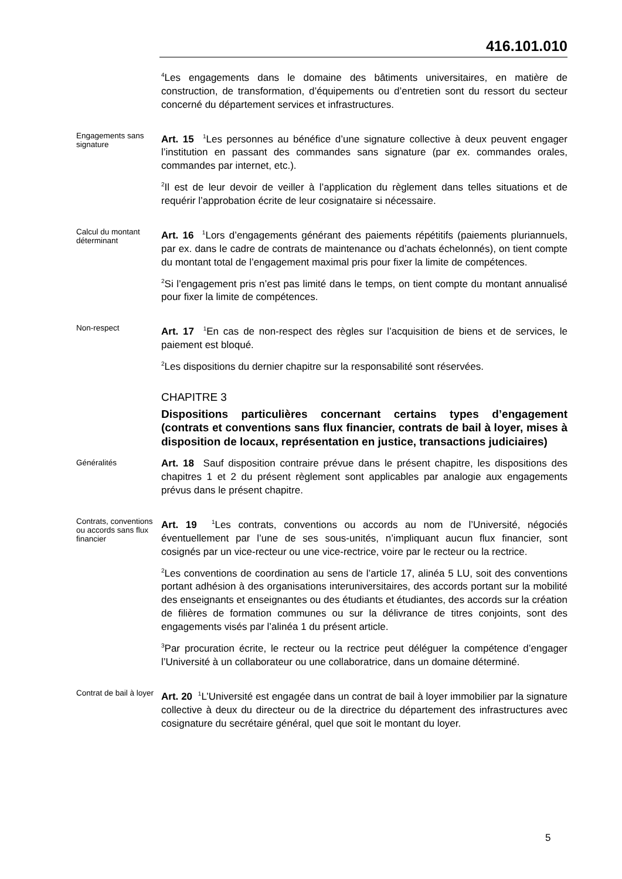416.101.010
<sup>4</sup> Les engagements dans le domaine des bâtiments universitaires, en matière de construction, de transformation, d’équipements ou d’entretien sont du ressort du secteur concerné du département services et infrastructures.
Engagements sans signature
Art. 15 <sup>1</sup>Les personnes au bénéfice d’une signature collective à deux peuvent engager l’institution en passant des commandes sans signature (par ex. commandes orales, commandes par internet, etc.).
<sup>2</sup> Il est de leur devoir de veiller à l’application du règlement dans telles situations et de requérir l’approbation écrite de leur cosignataire si nécessaire.
Calcul du montant déterminant
Art. 16 <sup>1</sup>Lors d’engagements générant des paiements répétitifs (paiements pluriannuels, par ex. dans le cadre de contrats de maintenance ou d’achats échelonnés), on tient compte du montant total de l’engagement maximal pris pour fixer la limite de compétences.
<sup>2</sup> Si l’engagement pris n’est pas limité dans le temps, on tient compte du montant annualisé pour fixer la limite de compétences.
Non-respect
Art. 17 <sup>1</sup>En cas de non-respect des règles sur l’acquisition de biens et de services, le paiement est bloqué.
<sup>2</sup> Les dispositions du dernier chapitre sur la responsabilité sont réservées.
CHAPITRE 3
Dispositions particulières concernant certains types d’engagement (contrats et conventions sans flux financier, contrats de bail à loyer, mises à disposition de locaux, représentation en justice, transactions judiciaires)
Généralités
Art. 18 Sauf disposition contraire prévue dans le présent chapitre, les dispositions des chapitres 1 et 2 du présent règlement sont applicables par analogie aux engagements prévus dans le présent chapitre.
Contrats, conventions ou accords sans flux financier
Art. 19 <sup>1</sup>Les contrats, conventions ou accords au nom de l’Université, négociés éventuellement par l’une de ses sous-unités, n’impliquant aucun flux financier, sont cosignés par un vice-recteur ou une vice-rectrice, voire par le recteur ou la rectrice.
<sup>2</sup> Les conventions de coordination au sens de l’article 17, alinéa 5 LU, soit des conventions portant adhésion à des organisations interuniversitaires, des accords portant sur la mobilité des enseignants et enseignantes ou des étudiants et étudiantes, des accords sur la création de filières de formation communes ou sur la délivrance de titres conjoints, sont des engagements visés par l’alinéa 1 du présent article.
<sup>3</sup> Par procuration écrite, le recteur ou la rectrice peut déléguer la compétence d’engager l’Université à un collaborateur ou une collaboratrice, dans un domaine déterminé.
Contrat de bail à loyer
Art. 20 <sup>1</sup>L’Université est engagée dans un contrat de bail à loyer immobilier par la signature collective à deux du directeur ou de la directrice du département des infrastructures avec cosignature du secrétaire général, quel que soit le montant du loyer.
5